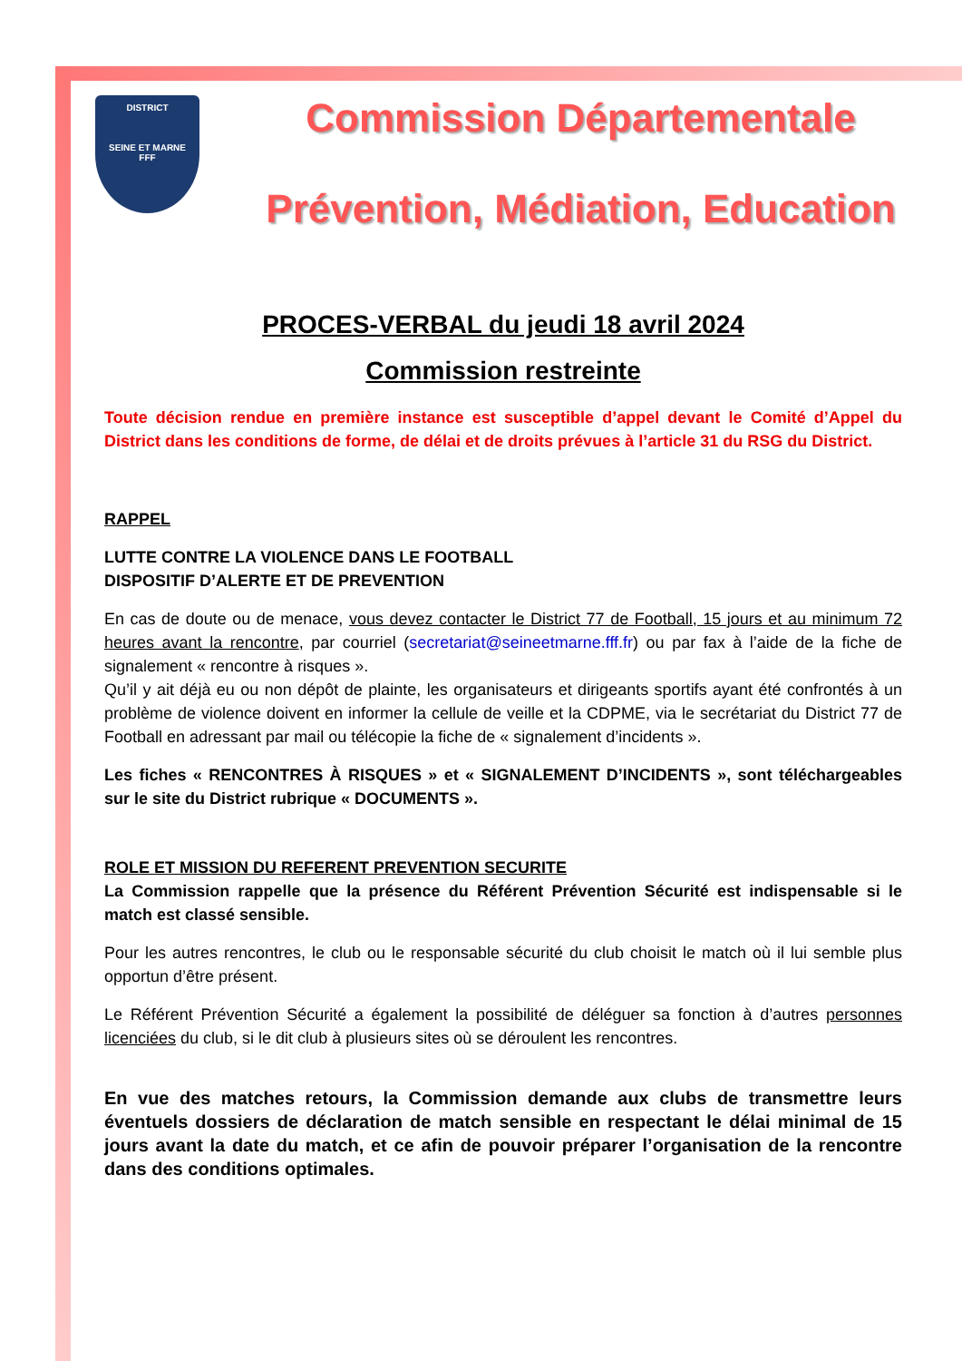DISTRICT
SEINE ET MARNE
FFF
Commission Départementale
Prévention, Médiation, Education
PROCES-VERBAL du jeudi 18 avril 2024
Commission restreinte
Toute décision rendue en première instance est susceptible d’appel devant le Comité d’Appel du District dans les conditions de forme, de délai et de droits prévues à l’article 31 du RSG du District.
RAPPEL
LUTTE CONTRE LA VIOLENCE DANS LE FOOTBALL
DISPOSITIF D’ALERTE ET DE PREVENTION
En cas de doute ou de menace, vous devez contacter le District 77 de Football, 15 jours et au minimum 72 heures avant la rencontre, par courriel (secretariat@seineetmarne.fff.fr) ou par fax à l’aide de la fiche de signalement « rencontre à risques ».
Qu’il y ait déjà eu ou non dépôt de plainte, les organisateurs et dirigeants sportifs ayant été confrontés à un problème de violence doivent en informer la cellule de veille et la CDPME, via le secrétariat du District 77 de Football en adressant par mail ou télécopie la fiche de « signalement d’incidents ».
Les fiches « RENCONTRES À RISQUES » et « SIGNALEMENT D’INCIDENTS », sont téléchargeables sur le site du District rubrique « DOCUMENTS ».
ROLE ET MISSION DU REFERENT PREVENTION SECURITE
La Commission rappelle que la présence du Référent Prévention Sécurité est indispensable si le match est classé sensible.
Pour les autres rencontres, le club ou le responsable sécurité du club choisit le match où il lui semble plus opportun d’être présent.
Le Référent Prévention Sécurité a également la possibilité de déléguer sa fonction à d’autres personnes licenciées du club, si le dit club à plusieurs sites où se déroulent les rencontres.
En vue des matches retours, la Commission demande aux clubs de transmettre leurs éventuels dossiers de déclaration de match sensible en respectant le délai minimal de 15 jours avant la date du match, et ce afin de pouvoir préparer l’organisation de la rencontre dans des conditions optimales.